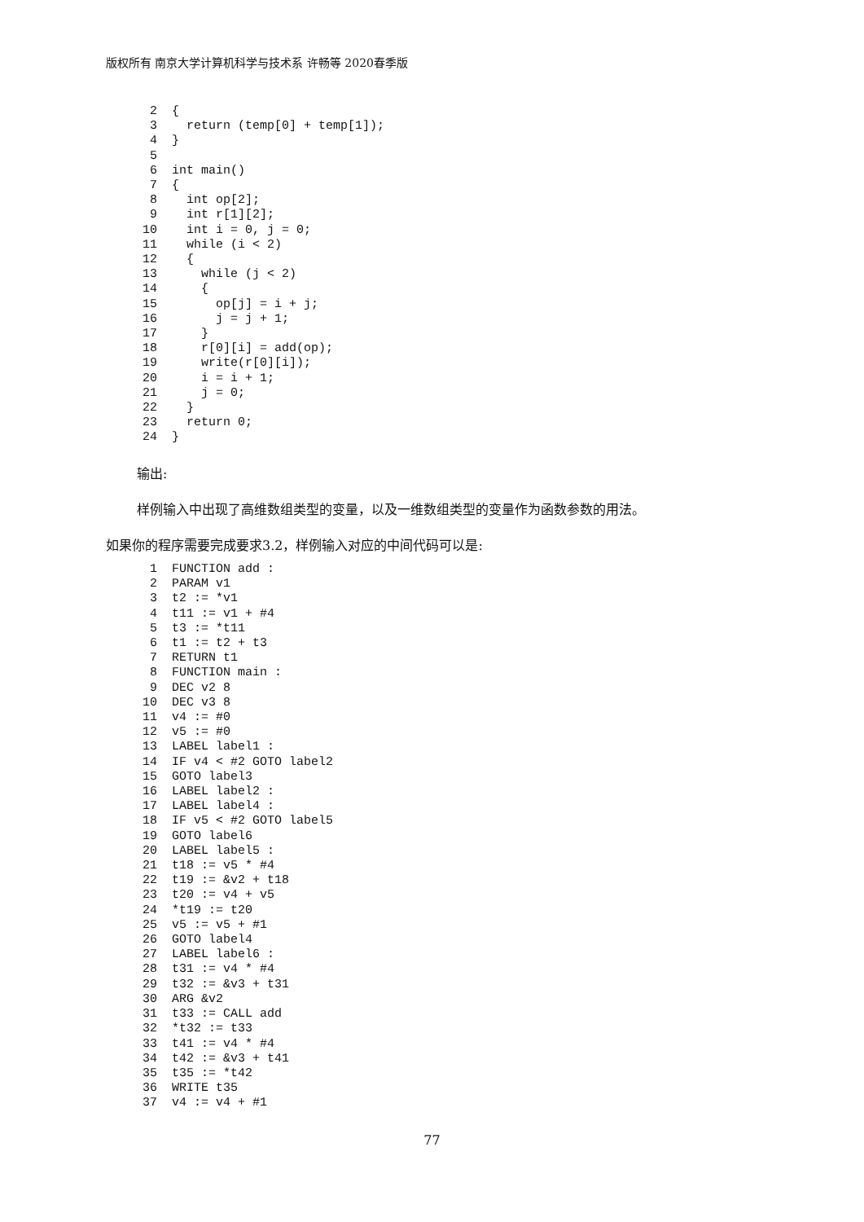版权所有 南京大学计算机科学与技术系 许畅等 2020春季版
 2  {
 3    return (temp[0] + temp[1]);
 4  }
 5
 6  int main()
 7  {
 8    int op[2];
 9    int r[1][2];
10    int i = 0, j = 0;
11    while (i < 2)
12    {
13      while (j < 2)
14      {
15        op[j] = i + j;
16        j = j + 1;
17      }
18      r[0][i] = add(op);
19      write(r[0][i]);
20      i = i + 1;
21      j = 0;
22    }
23    return 0;
24  }
输出:
样例输入中出现了高维数组类型的变量，以及一维数组类型的变量作为函数参数的用法。
如果你的程序需要完成要求3.2，样例输入对应的中间代码可以是:
 1  FUNCTION add :
 2  PARAM v1
 3  t2 := *v1
 4  t11 := v1 + #4
 5  t3 := *t11
 6  t1 := t2 + t3
 7  RETURN t1
 8  FUNCTION main :
 9  DEC v2 8
10  DEC v3 8
11  v4 := #0
12  v5 := #0
13  LABEL label1 :
14  IF v4 < #2 GOTO label2
15  GOTO label3
16  LABEL label2 :
17  LABEL label4 :
18  IF v5 < #2 GOTO label5
19  GOTO label6
20  LABEL label5 :
21  t18 := v5 * #4
22  t19 := &v2 + t18
23  t20 := v4 + v5
24  *t19 := t20
25  v5 := v5 + #1
26  GOTO label4
27  LABEL label6 :
28  t31 := v4 * #4
29  t32 := &v3 + t31
30  ARG &v2
31  t33 := CALL add
32  *t32 := t33
33  t41 := v4 * #4
34  t42 := &v3 + t41
35  t35 := *t42
36  WRITE t35
37  v4 := v4 + #1
77